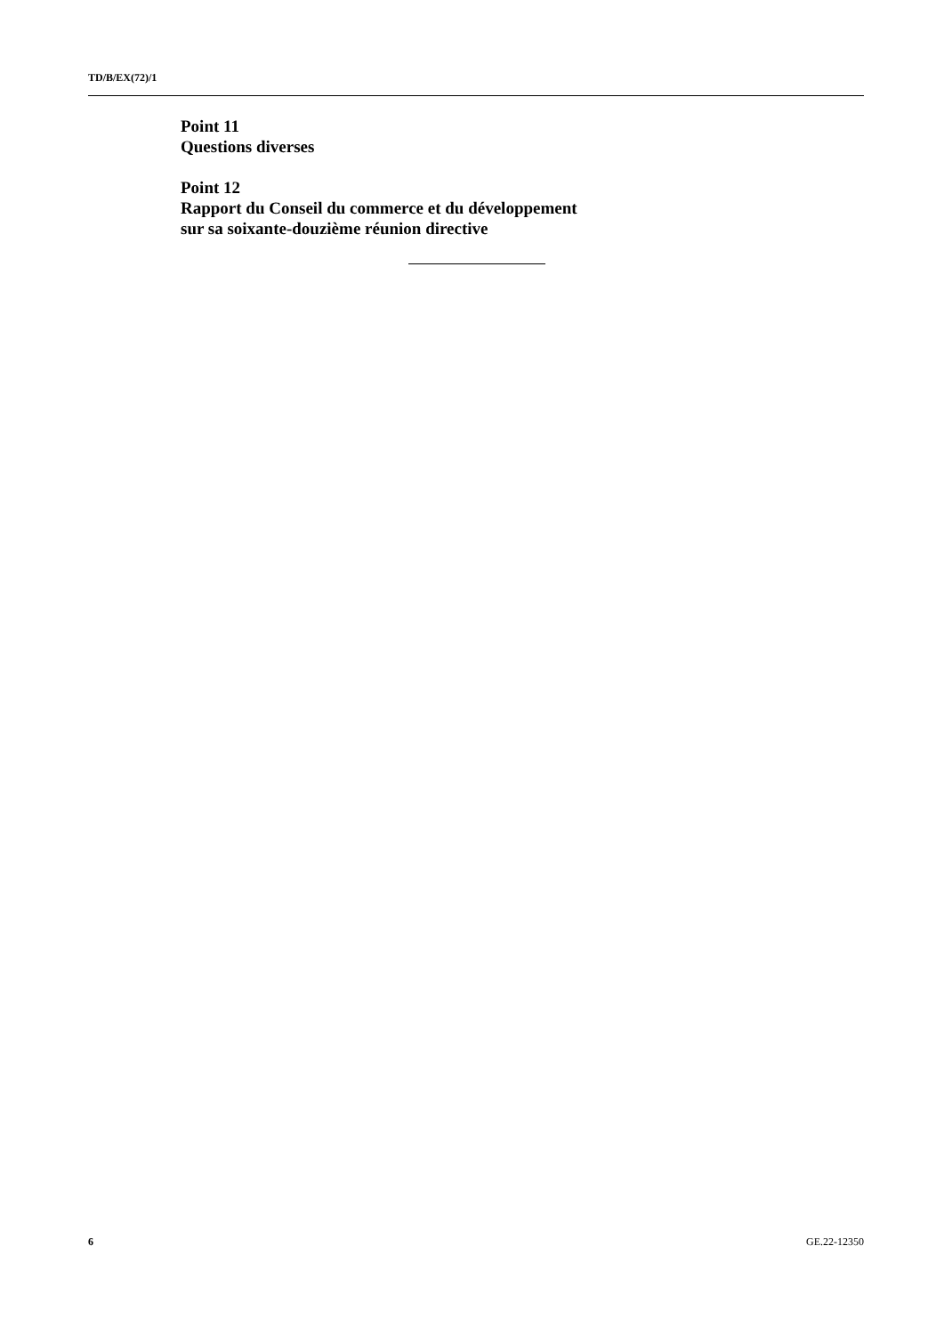TD/B/EX(72)/1
Point 11
Questions diverses
Point 12
Rapport du Conseil du commerce et du développement
sur sa soixante-douzième réunion directive
6 GE.22-12350